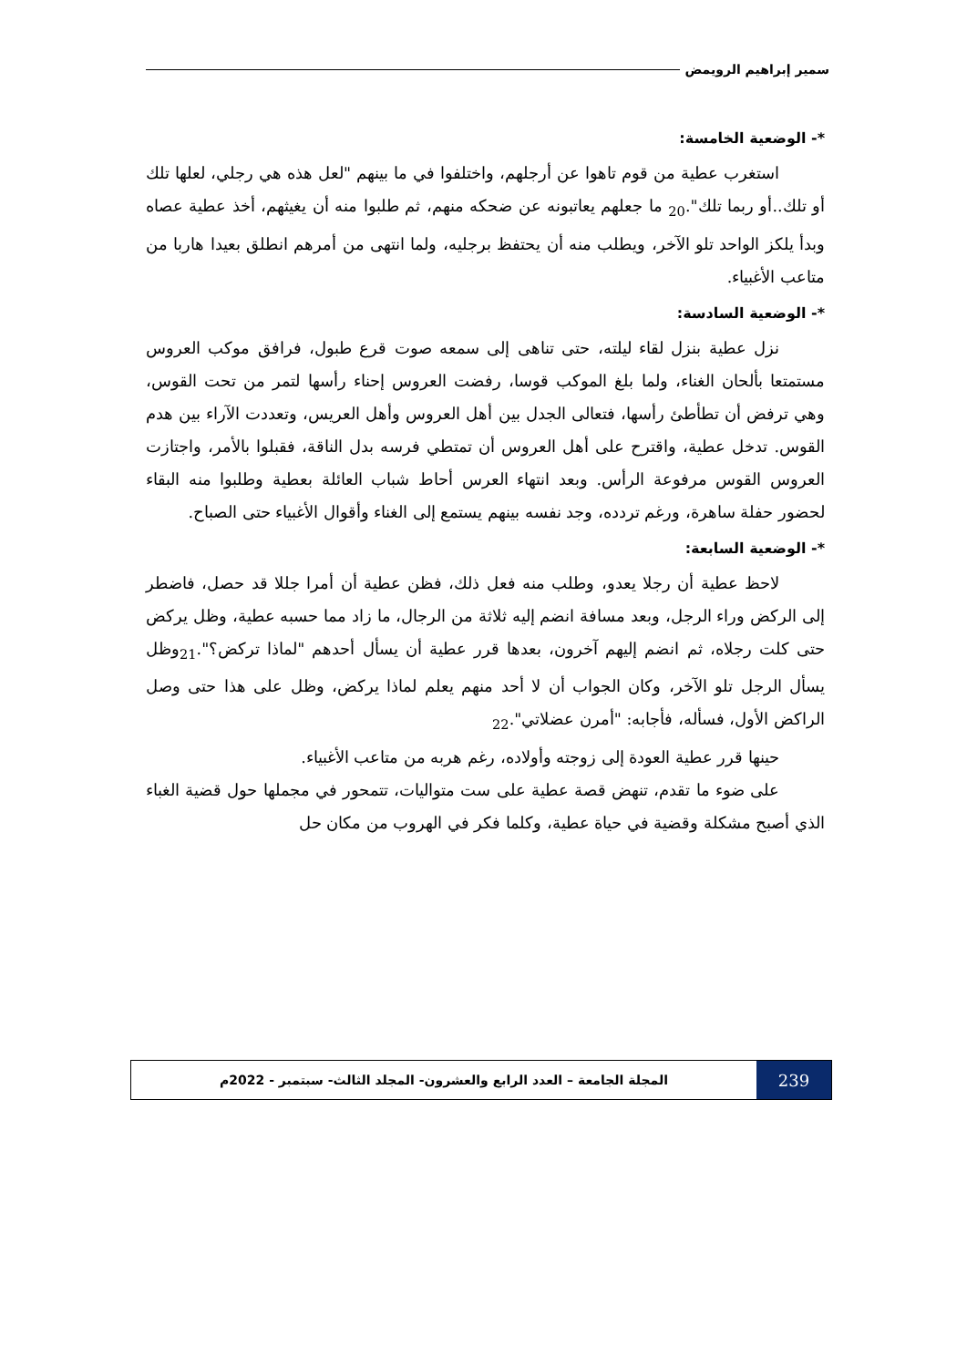سمير إبراهيم الرويمض
*- الوضعية الخامسة:
استغرب عطية من قوم تاهوا عن أرجلهم، واختلفوا في ما بينهم "لعل هذه هي رجلي، لعلها تلك أو تلك..أو ربما تلك".<sub>20</sub> ما جعلهم يعاتبونه عن ضحكه منهم، ثم طلبوا منه أن يغيثهم، أخذ عطية عصاه وبدأ يلكز الواحد تلو الآخر، ويطلب منه أن يحتفظ برجليه، ولما انتهى من أمرهم انطلق بعيدا هاربا من متاعب الأغبياء.
*- الوضعية السادسة:
نزل عطية بنزل لقاء ليلته، حتى تناهى إلى سمعه صوت قرع طبول، فرافق موكب العروس مستمتعا بألحان الغناء، ولما بلغ الموكب قوسا، رفضت العروس إحناء رأسها لتمر من تحت القوس، وهي ترفض أن تطأطئ رأسها، فتعالى الجدل بين أهل العروس وأهل العريس، وتعددت الآراء بين هدم القوس. تدخل عطية، واقترح على أهل العروس أن تمتطي فرسه بدل الناقة، فقبلوا بالأمر، واجتازت العروس القوس مرفوعة الرأس. وبعد انتهاء العرس أحاط شباب العائلة بعطية وطلبوا منه البقاء لحضور حفلة ساهرة، ورغم تردده، وجد نفسه بينهم يستمع إلى الغناء وأقوال الأغبياء حتى الصباح.
*- الوضعية السابعة:
لاحظ عطية أن رجلا يعدو، وطلب منه فعل ذلك، فظن عطية أن أمرا جللا قد حصل، فاضطر إلى الركض وراء الرجل، وبعد مسافة انضم إليه ثلاثة من الرجال، ما زاد مما حسبه عطية، وظل يركض حتى كلت رجلاه، ثم انضم إليهم آخرون، بعدها قرر عطية أن يسأل أحدهم "لماذا تركض؟".<sub>21</sub>وظل يسأل الرجل تلو الآخر، وكان الجواب أن لا أحد منهم يعلم لماذا يركض، وظل على هذا حتى وصل الراكض الأول، فسأله، فأجابه: "أمرن عضلاتي".<sub>22</sub>
حينها قرر عطية العودة إلى زوجته وأولاده، رغم هربه من متاعب الأغبياء.
على ضوء ما تقدم، تنهض قصة عطية على ست متواليات، تتمحور في مجملها حول قضية الغباء الذي أصبح مشكلة وقضية في حياة عطية، وكلما فكر في الهروب من مكان حل
239
المجلة الجامعة – العدد الرابع والعشرون- المجلد الثالث- سبتمبر - 2022م